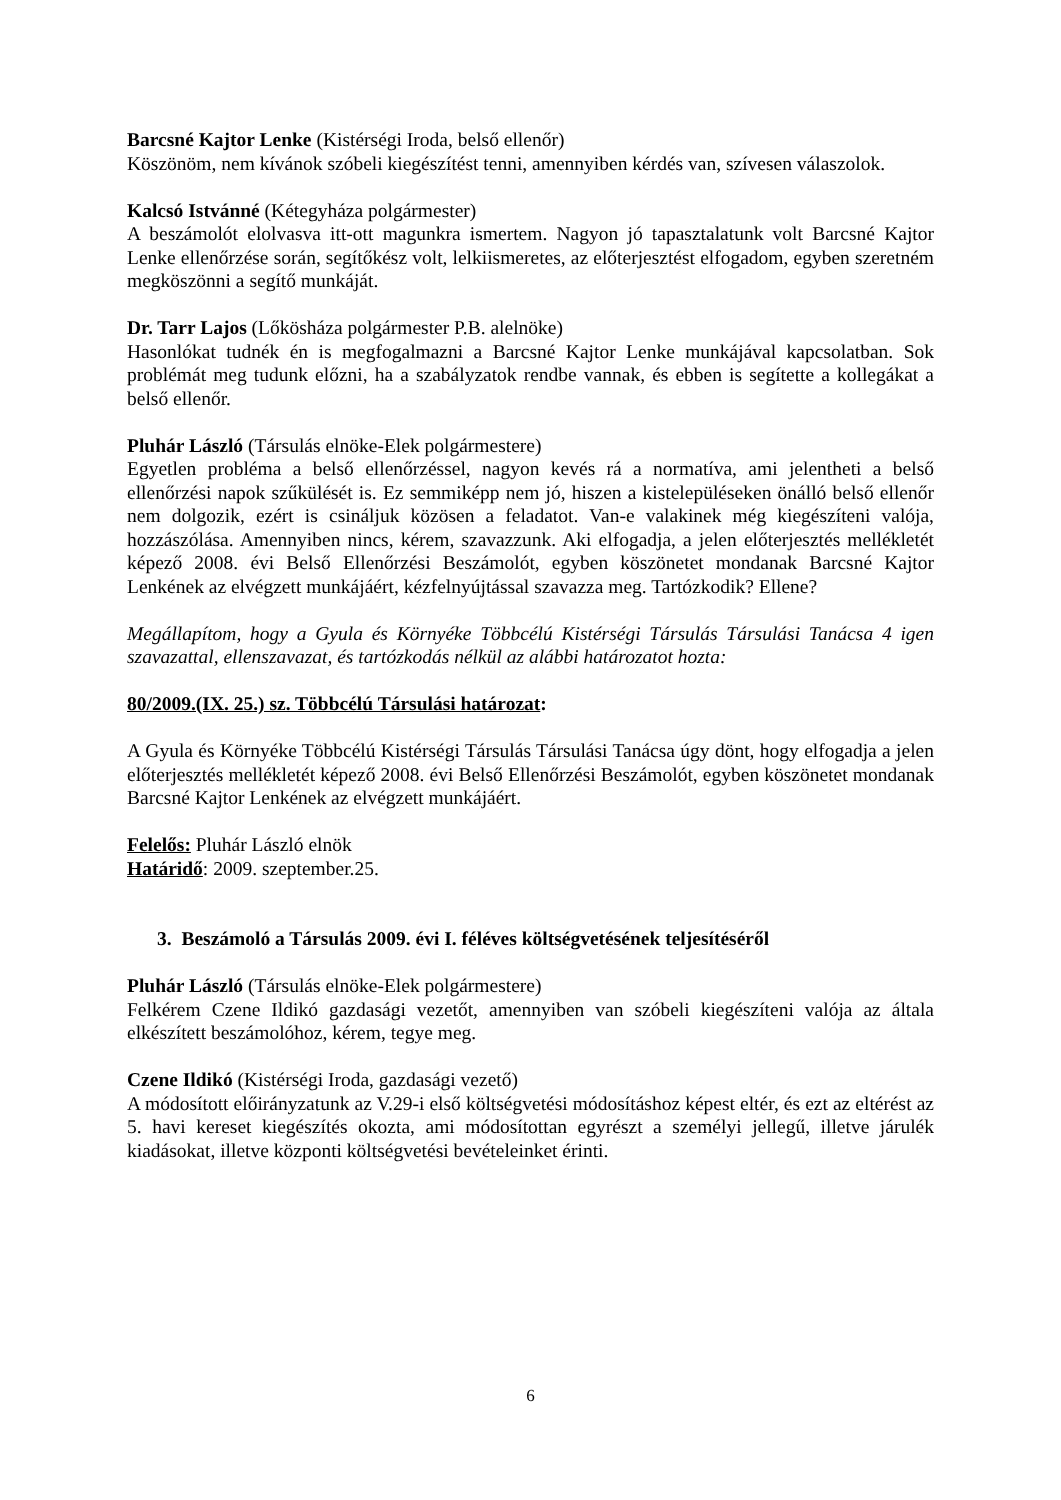Barcsné Kajtor Lenke (Kistérségi Iroda, belső ellenőr)
Köszönöm, nem kívánok szóbeli kiegészítést tenni, amennyiben kérdés van, szívesen válaszolok.
Kalcsó Istvánné (Kétegyháza polgármester)
A beszámolót elolvasva itt-ott magunkra ismertem. Nagyon jó tapasztalatunk volt Barcsné Kajtor Lenke ellenőrzése során, segítőkész volt, lelkiismeretes, az előterjesztést elfogadom, egyben szeretném megköszönni a segítő munkáját.
Dr. Tarr Lajos (Lőkösháza polgármester P.B. alelnöke)
Hasonlókat tudnék én is megfogalmazni a Barcsné Kajtor Lenke munkájával kapcsolatban. Sok problémát meg tudunk előzni, ha a szabályzatok rendbe vannak, és ebben is segítette a kollegákat a belső ellenőr.
Pluhár László (Társulás elnöke-Elek polgármestere)
Egyetlen probléma a belső ellenőrzéssel, nagyon kevés rá a normatíva, ami jelentheti a belső ellenőrzési napok szűkülését is. Ez semmiképp nem jó, hiszen a kistelepüléseken önálló belső ellenőr nem dolgozik, ezért is csináljuk közösen a feladatot. Van-e valakinek még kiegészíteni valója, hozzászólása. Amennyiben nincs, kérem, szavazzunk. Aki elfogadja, a jelen előterjesztés mellékletét képező 2008. évi Belső Ellenőrzési Beszámolót, egyben köszönetet mondanak Barcsné Kajtor Lenkének az elvégzett munkájáért, kézfelnyújtással szavazza meg. Tartózkodik? Ellene?
Megállapítom, hogy a Gyula és Környéke Többcélú Kistérségi Társulás Társulási Tanácsa 4 igen szavazattal, ellenszavazat, és tartózkodás nélkül az alábbi határozatot hozta:
80/2009.(IX. 25.) sz. Többcélú Társulási határozat:
A Gyula és Környéke Többcélú Kistérségi Társulás Társulási Tanácsa úgy dönt, hogy elfogadja a jelen előterjesztés mellékletét képező 2008. évi Belső Ellenőrzési Beszámolót, egyben köszönetet mondanak Barcsné Kajtor Lenkének az elvégzett munkájáért.
Felelős: Pluhár László elnök
Határidő: 2009. szeptember.25.
3. Beszámoló a Társulás 2009. évi I. féléves költségvetésének teljesítéséről
Pluhár László (Társulás elnöke-Elek polgármestere)
Felkérem Czene Ildikó gazdasági vezetőt, amennyiben van szóbeli kiegészíteni valója az általa elkészített beszámolóhoz, kérem, tegye meg.
Czene Ildikó (Kistérségi Iroda, gazdasági vezető)
A módosított előirányzatunk az V.29-i első költségvetési módosításhoz képest eltér, és ezt az eltérést az 5. havi kereset kiegészítés okozta, ami módosítottan egyrészt a személyi jellegű, illetve járulék kiadásokat, illetve központi költségvetési bevételeinket érinti.
6